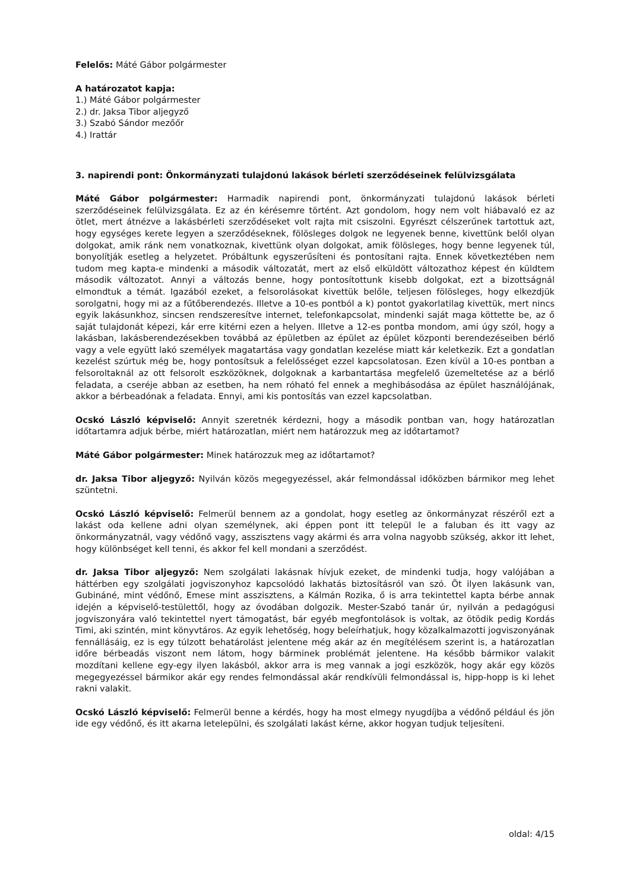Felelős: Máté Gábor polgármester
A határozatot kapja:
1.) Máté Gábor polgármester
2.) dr. Jaksa Tibor aljegyző
3.) Szabó Sándor mezőőr
4.) Irattár
3. napirendi pont: Önkormányzati tulajdonú lakások bérleti szerződéseinek felülvizsgálata
Máté Gábor polgármester: Harmadik napirendi pont, önkormányzati tulajdonú lakások bérleti szerződéseinek felülvizsgálata. Ez az én kérésemre történt. Azt gondolom, hogy nem volt hiábavaló ez az ötlet, mert átnézve a lakásbérleti szerződéseket volt rajta mit csiszolni. Egyrészt célszerűnek tartottuk azt, hogy egységes kerete legyen a szerződéseknek, fölösleges dolgok ne legyenek benne, kivettünk belől olyan dolgokat, amik ránk nem vonatkoznak, kivettünk olyan dolgokat, amik fölösleges, hogy benne legyenek túl, bonyolítják esetleg a helyzetet. Próbáltunk egyszerűsíteni és pontosítani rajta. Ennek következtében nem tudom meg kapta-e mindenki a második változatát, mert az első elküldött változathoz képest én küldtem második változatot. Annyi a változás benne, hogy pontosítottunk kisebb dolgokat, ezt a bizottságnál elmondtuk a témát. Igazából ezeket, a felsorolásokat kivettük belőle, teljesen fölösleges, hogy elkezdjük sorolgatni, hogy mi az a fűtőberendezés. Illetve a 10-es pontból a k) pontot gyakorlatilag kivettük, mert nincs egyik lakásunkhoz, sincsen rendszeresítve internet, telefonkapcsolat, mindenki saját maga köttette be, az ő saját tulajdonát képezi, kár erre kitérni ezen a helyen. Illetve a 12-es pontba mondom, ami úgy szól, hogy a lakásban, lakásberendezésekben továbbá az épületben az épület az épület központi berendezéseiben bérlő vagy a vele együtt lakó személyek magatartása vagy gondatlan kezelése miatt kár keletkezik. Ezt a gondatlan kezelést szúrtuk még be, hogy pontosítsuk a felelősséget ezzel kapcsolatosan. Ezen kívül a 10-es pontban a felsoroltaknál az ott felsorolt eszközöknek, dolgoknak a karbantartása megfelelő üzemeltetése az a bérlő feladata, a cseréje abban az esetben, ha nem róható fel ennek a meghibásodása az épület használójának, akkor a bérbeadónak a feladata. Ennyi, ami kis pontosítás van ezzel kapcsolatban.
Ocskó László képviselő: Annyit szeretnék kérdezni, hogy a második pontban van, hogy határozatlan időtartamra adjuk bérbe, miért határozatlan, miért nem határozzuk meg az időtartamot?
Máté Gábor polgármester: Minek határozzuk meg az időtartamot?
dr. Jaksa Tibor aljegyző: Nyilván közös megegyezéssel, akár felmondással időközben bármikor meg lehet szüntetni.
Ocskó László képviselő: Felmerül bennem az a gondolat, hogy esetleg az önkormányzat részéről ezt a lakást oda kellene adni olyan személynek, aki éppen pont itt települ le a faluban és itt vagy az önkormányzatnál, vagy védőnő vagy, asszisztens vagy akármi és arra volna nagyobb szükség, akkor itt lehet, hogy különbséget kell tenni, és akkor fel kell mondani a szerződést.
dr. Jaksa Tibor aljegyző: Nem szolgálati lakásnak hívjuk ezeket, de mindenki tudja, hogy valójában a háttérben egy szolgálati jogviszonyhoz kapcsolódó lakhatás biztosításról van szó. Öt ilyen lakásunk van, Gubináné, mint védőnő, Emese mint asszisztens, a Kálmán Rozika, ő is arra tekintettel kapta bérbe annak idején a képviselő-testülettől, hogy az óvodában dolgozik. Mester-Szabó tanár úr, nyilván a pedagógusi jogviszonyára való tekintettel nyert támogatást, bár egyéb megfontolások is voltak, az ötödik pedig Kordás Timi, aki szintén, mint könyvtáros. Az egyik lehetőség, hogy beleírhatjuk, hogy közalkalmazotti jogviszonyának fennállásáig, ez is egy túlzott behatárolást jelentene még akár az én megítélésem szerint is, a határozatlan időre bérbeadás viszont nem látom, hogy bárminek problémát jelentene. Ha később bármikor valakit mozdítani kellene egy-egy ilyen lakásból, akkor arra is meg vannak a jogi eszközök, hogy akár egy közös megegyezéssel bármikor akár egy rendes felmondással akár rendkívüli felmondással is, hipp-hopp is ki lehet rakni valakit.
Ocskó László képviselő: Felmerül benne a kérdés, hogy ha most elmegy nyugdíjba a védőnő például és jön ide egy védőnő, és itt akarna letelepülni, és szolgálati lakást kérne, akkor hogyan tudjuk teljesíteni.
oldal: 4/15